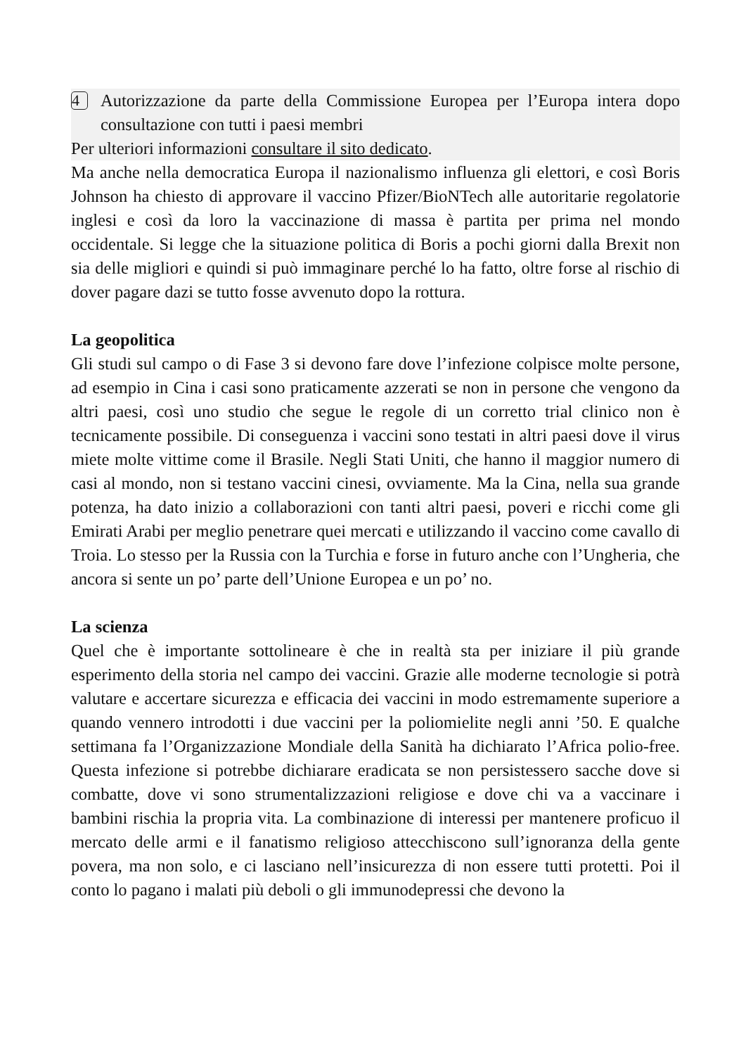4
Autorizzazione da parte della Commissione Europea per l’Europa intera dopo consultazione con tutti i paesi membri
Per ulteriori informazioni consultare il sito dedicato.
Ma anche nella democratica Europa il nazionalismo influenza gli elettori, e così Boris Johnson ha chiesto di approvare il vaccino Pfizer/BioNTech alle autoritarie regolatorie inglesi e così da loro la vaccinazione di massa è partita per prima nel mondo occidentale. Si legge che la situazione politica di Boris a pochi giorni dalla Brexit non sia delle migliori e quindi si può immaginare perché lo ha fatto, oltre forse al rischio di dover pagare dazi se tutto fosse avvenuto dopo la rottura.
La geopolitica
Gli studi sul campo o di Fase 3 si devono fare dove l’infezione colpisce molte persone, ad esempio in Cina i casi sono praticamente azzerati se non in persone che vengono da altri paesi, così uno studio che segue le regole di un corretto trial clinico non è tecnicamente possibile. Di conseguenza i vaccini sono testati in altri paesi dove il virus miete molte vittime come il Brasile. Negli Stati Uniti, che hanno il maggior numero di casi al mondo, non si testano vaccini cinesi, ovviamente. Ma la Cina, nella sua grande potenza, ha dato inizio a collaborazioni con tanti altri paesi, poveri e ricchi come gli Emirati Arabi per meglio penetrare quei mercati e utilizzando il vaccino come cavallo di Troia. Lo stesso per la Russia con la Turchia e forse in futuro anche con l’Ungheria, che ancora si sente un po’ parte dell’Unione Europea e un po’ no.
La scienza
Quel che è importante sottolineare è che in realtà sta per iniziare il più grande esperimento della storia nel campo dei vaccini. Grazie alle moderne tecnologie si potrà valutare e accertare sicurezza e efficacia dei vaccini in modo estremamente superiore a quando vennero introdotti i due vaccini per la poliomielite negli anni ’50. E qualche settimana fa l’Organizzazione Mondiale della Sanità ha dichiarato l’Africa polio-free. Questa infezione si potrebbe dichiarare eradicata se non persistessero sacche dove si combatte, dove vi sono strumentalizzazioni religiose e dove chi va a vaccinare i bambini rischia la propria vita. La combinazione di interessi per mantenere proficuo il mercato delle armi e il fanatismo religioso attecchiscono sull’ignoranza della gente povera, ma non solo, e ci lasciano nell’insicurezza di non essere tutti protetti. Poi il conto lo pagano i malati più deboli o gli immunodepressi che devono la